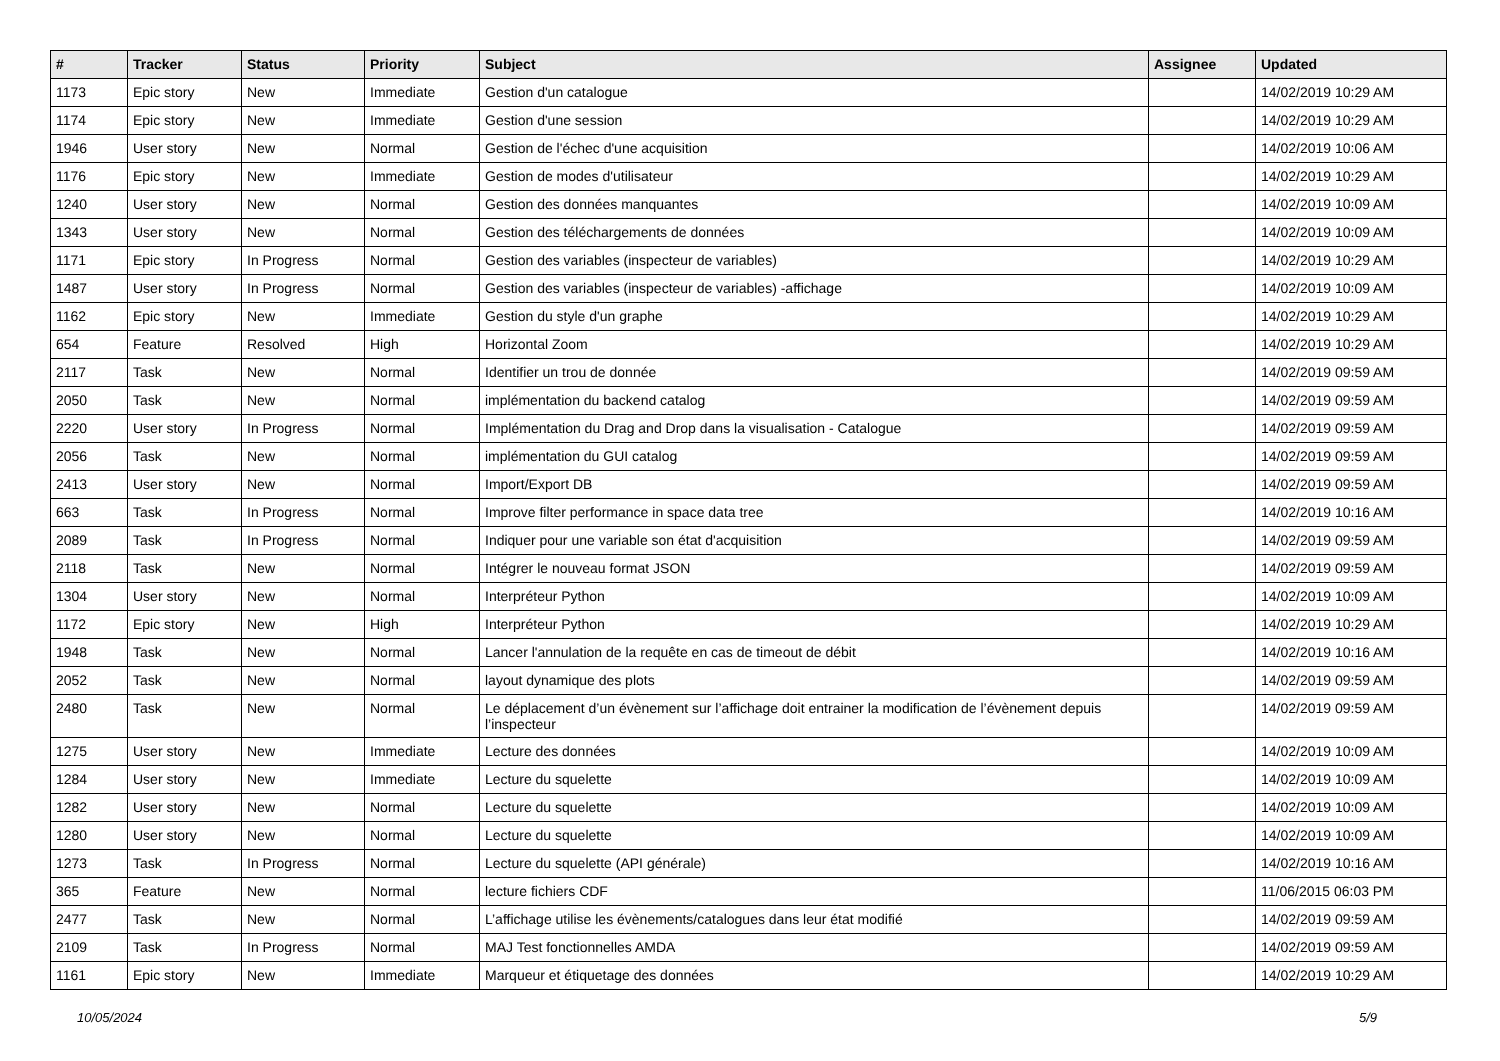| # | Tracker | Status | Priority | Subject | Assignee | Updated |
| --- | --- | --- | --- | --- | --- | --- |
| 1173 | Epic story | New | Immediate | Gestion d'un catalogue | | 14/02/2019 10:29 AM |
| 1174 | Epic story | New | Immediate | Gestion d'une session | | 14/02/2019 10:29 AM |
| 1946 | User story | New | Normal | Gestion de l'échec d'une acquisition | | 14/02/2019 10:06 AM |
| 1176 | Epic story | New | Immediate | Gestion de modes d'utilisateur | | 14/02/2019 10:29 AM |
| 1240 | User story | New | Normal | Gestion des données manquantes | | 14/02/2019 10:09 AM |
| 1343 | User story | New | Normal | Gestion des téléchargements de données | | 14/02/2019 10:09 AM |
| 1171 | Epic story | In Progress | Normal | Gestion des variables (inspecteur de variables) | | 14/02/2019 10:29 AM |
| 1487 | User story | In Progress | Normal | Gestion des variables (inspecteur de variables) -affichage | | 14/02/2019 10:09 AM |
| 1162 | Epic story | New | Immediate | Gestion du style d'un graphe | | 14/02/2019 10:29 AM |
| 654 | Feature | Resolved | High | Horizontal Zoom | | 14/02/2019 10:29 AM |
| 2117 | Task | New | Normal | Identifier un trou de donnée | | 14/02/2019 09:59 AM |
| 2050 | Task | New | Normal | implémentation du backend catalog | | 14/02/2019 09:59 AM |
| 2220 | User story | In Progress | Normal | Implémentation du Drag and Drop dans la visualisation - Catalogue | | 14/02/2019 09:59 AM |
| 2056 | Task | New | Normal | implémentation du GUI catalog | | 14/02/2019 09:59 AM |
| 2413 | User story | New | Normal | Import/Export DB | | 14/02/2019 09:59 AM |
| 663 | Task | In Progress | Normal | Improve filter performance in space data tree | | 14/02/2019 10:16 AM |
| 2089 | Task | In Progress | Normal | Indiquer pour une variable son état d'acquisition | | 14/02/2019 09:59 AM |
| 2118 | Task | New | Normal | Intégrer le nouveau format JSON | | 14/02/2019 09:59 AM |
| 1304 | User story | New | Normal | Interpréteur Python | | 14/02/2019 10:09 AM |
| 1172 | Epic story | New | High | Interpréteur Python | | 14/02/2019 10:29 AM |
| 1948 | Task | New | Normal | Lancer l'annulation de la requête en cas de timeout de débit | | 14/02/2019 10:16 AM |
| 2052 | Task | New | Normal | layout dynamique des plots | | 14/02/2019 09:59 AM |
| 2480 | Task | New | Normal | Le déplacement d’un évènement sur l’affichage doit entrainer la modification de l’évènement depuis l’inspecteur | | 14/02/2019 09:59 AM |
| 1275 | User story | New | Immediate | Lecture des données | | 14/02/2019 10:09 AM |
| 1284 | User story | New | Immediate | Lecture du squelette | | 14/02/2019 10:09 AM |
| 1282 | User story | New | Normal | Lecture du squelette | | 14/02/2019 10:09 AM |
| 1280 | User story | New | Normal | Lecture du squelette | | 14/02/2019 10:09 AM |
| 1273 | Task | In Progress | Normal | Lecture du squelette (API générale) | | 14/02/2019 10:16 AM |
| 365 | Feature | New | Normal | lecture fichiers CDF | | 11/06/2015 06:03 PM |
| 2477 | Task | New | Normal | L’affichage utilise les évènements/catalogues dans leur état modifié | | 14/02/2019 09:59 AM |
| 2109 | Task | In Progress | Normal | MAJ Test fonctionnelles AMDA | | 14/02/2019 09:59 AM |
| 1161 | Epic story | New | Immediate | Marqueur et étiquetage des données | | 14/02/2019 10:29 AM |
10/05/2024 5/9